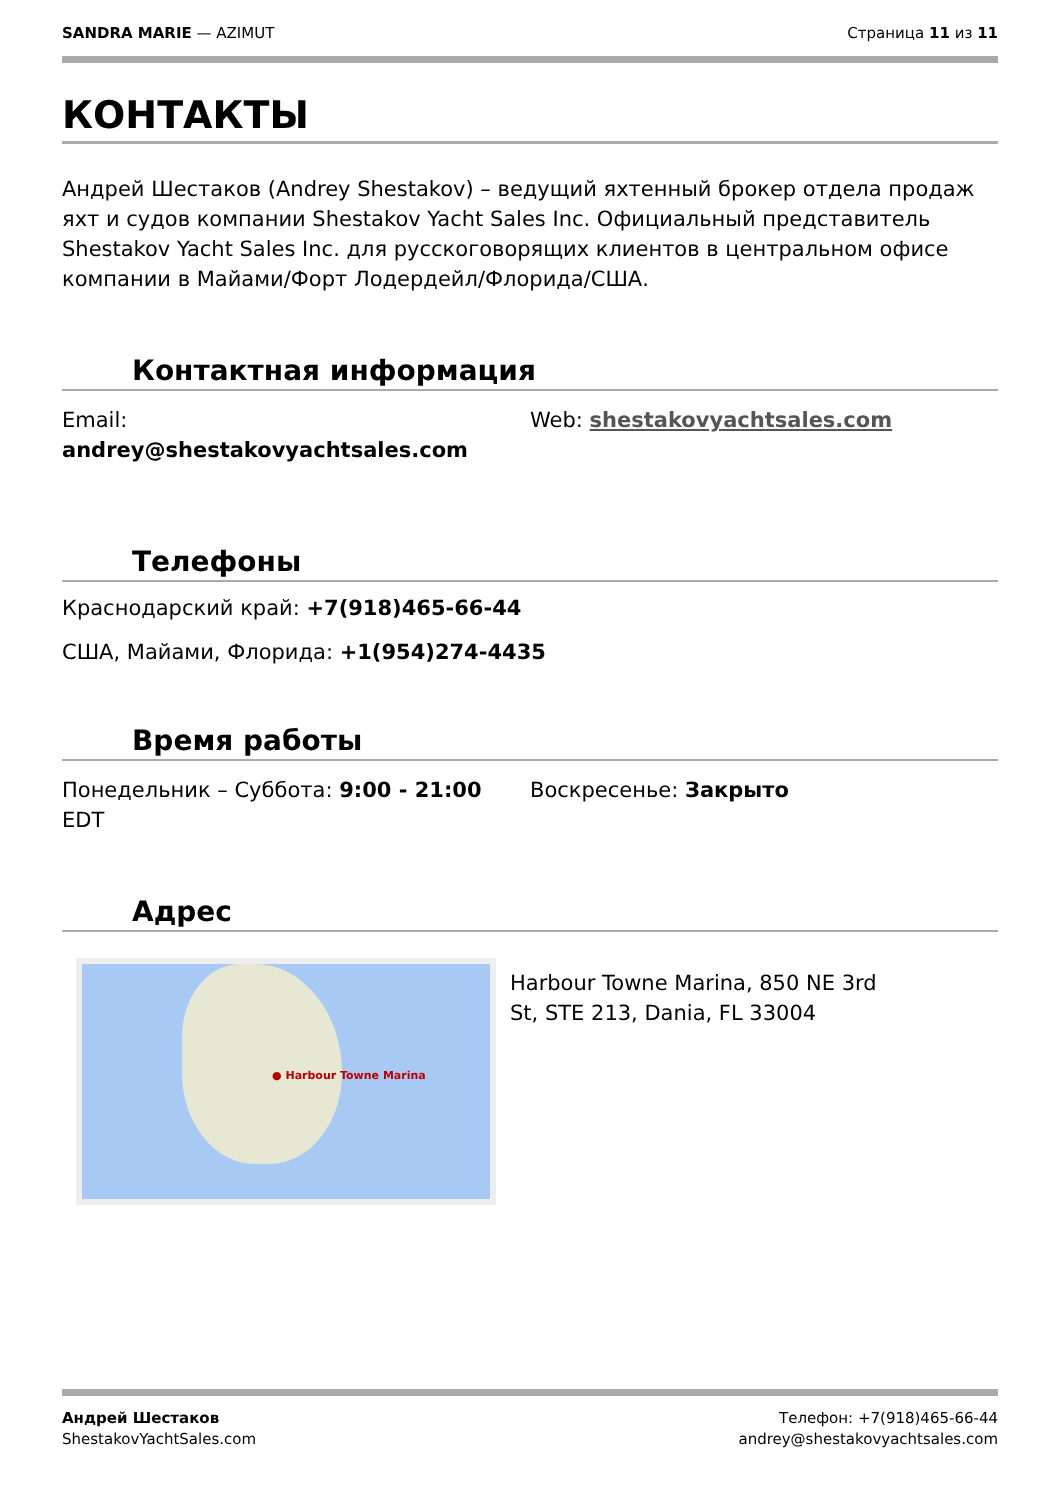SANDRA MARIE — AZIMUT Страница 11 из 11
КОНТАКТЫ
Андрей Шестаков (Andrey Shestakov) – ведущий яхтенный брокер отдела продаж яхт и судов компании Shestakov Yacht Sales Inc. Официальный представитель Shestakov Yacht Sales Inc. для русскоговорящих клиентов в центральном офисе компании в Майами/Форт Лодердейл/Флорида/США.
Контактная информация
Email:
andrey@shestakovyachtsales.com
Web: shestakovyachtsales.com
Телефоны
Краснодарский край: +7(918)465-66-44
США, Майами, Флорида: +1(954)274-4435
Время работы
Понедельник – Суббота: 9:00 - 21:00 EDT Воскресенье: Закрыто
Адрес
● Harbour Towne Marina
Harbour Towne Marina, 850 NE 3rd St, STE 213, Dania, FL 33004
Андрей Шестаков
ShestakovYachtSales.com
Телефон: +7(918)465-66-44
andrey@shestakovyachtsales.com